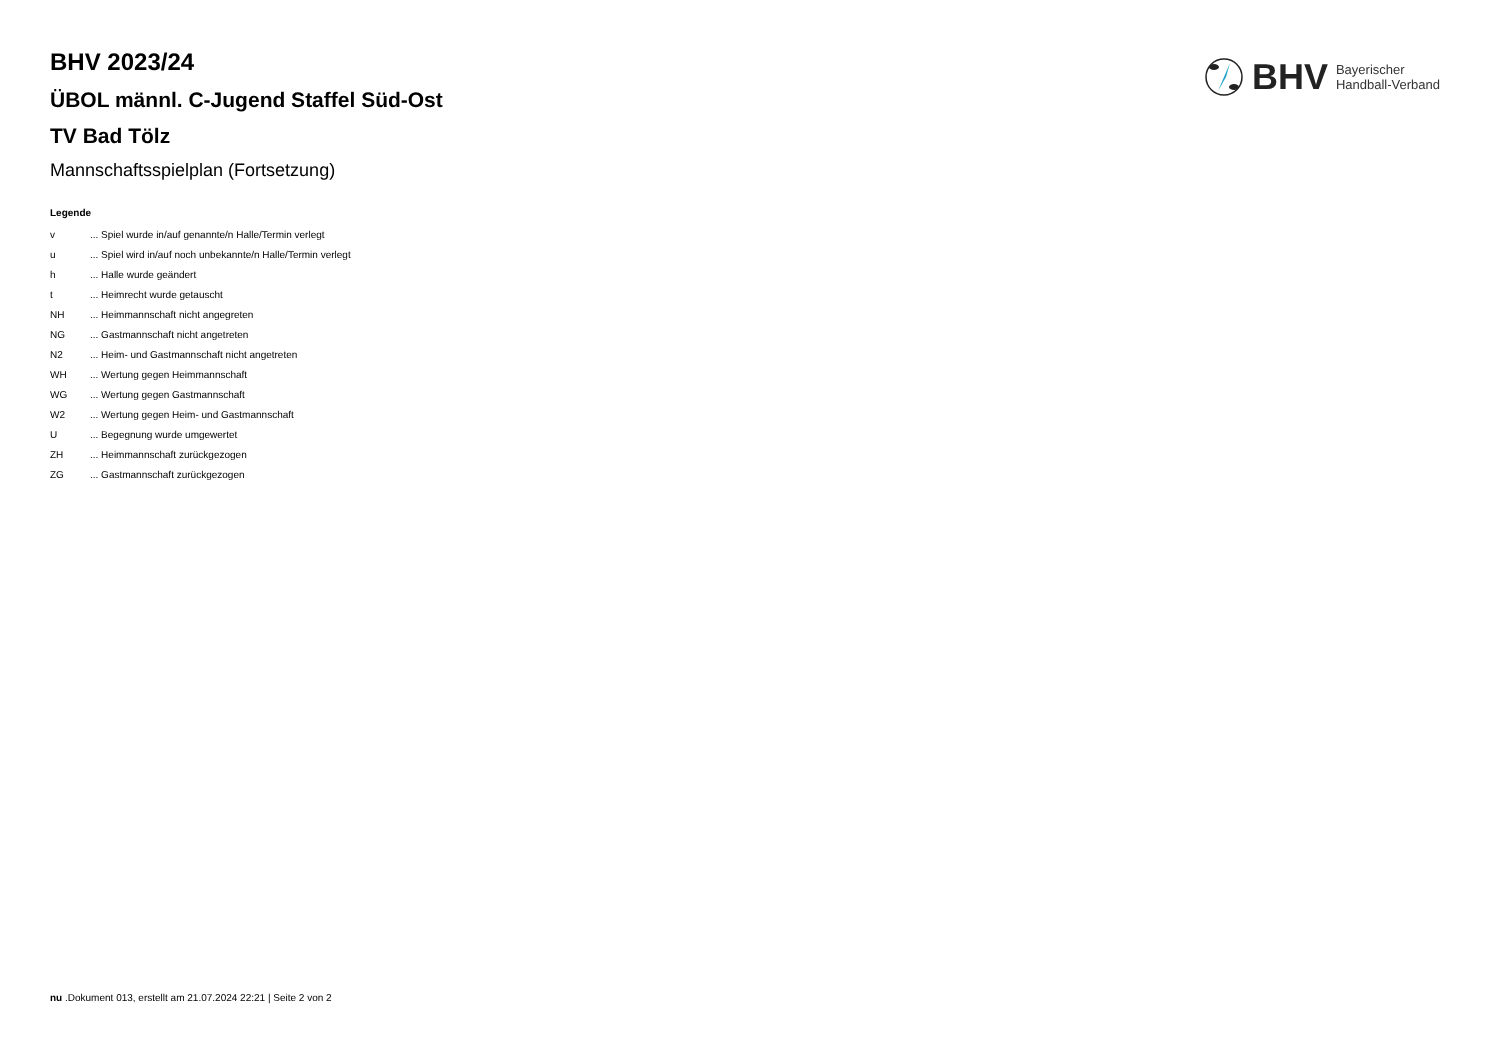BHV Bayerischer
Handball-Verband
BHV 2023/24
ÜBOL männl. C-Jugend Staffel Süd-Ost
TV Bad Tölz
Mannschaftsspielplan (Fortsetzung)
Legende
v... Spiel wurde in/auf genannte/n Halle/Termin verlegt
u... Spiel wird in/auf noch unbekannte/n Halle/Termin verlegt
h... Halle wurde geändert
t... Heimrecht wurde getauscht
NH... Heimmannschaft nicht angegreten
NG... Gastmannschaft nicht angetreten
N2... Heim- und Gastmannschaft nicht angetreten
WH... Wertung gegen Heimmannschaft
WG... Wertung gegen Gastmannschaft
W2... Wertung gegen Heim- und Gastmannschaft
U... Begegnung wurde umgewertet
ZH... Heimmannschaft zurückgezogen
ZG... Gastmannschaft zurückgezogen
nu .Dokument 013, erstellt am 21.07.2024 22:21 | Seite 2 von 2